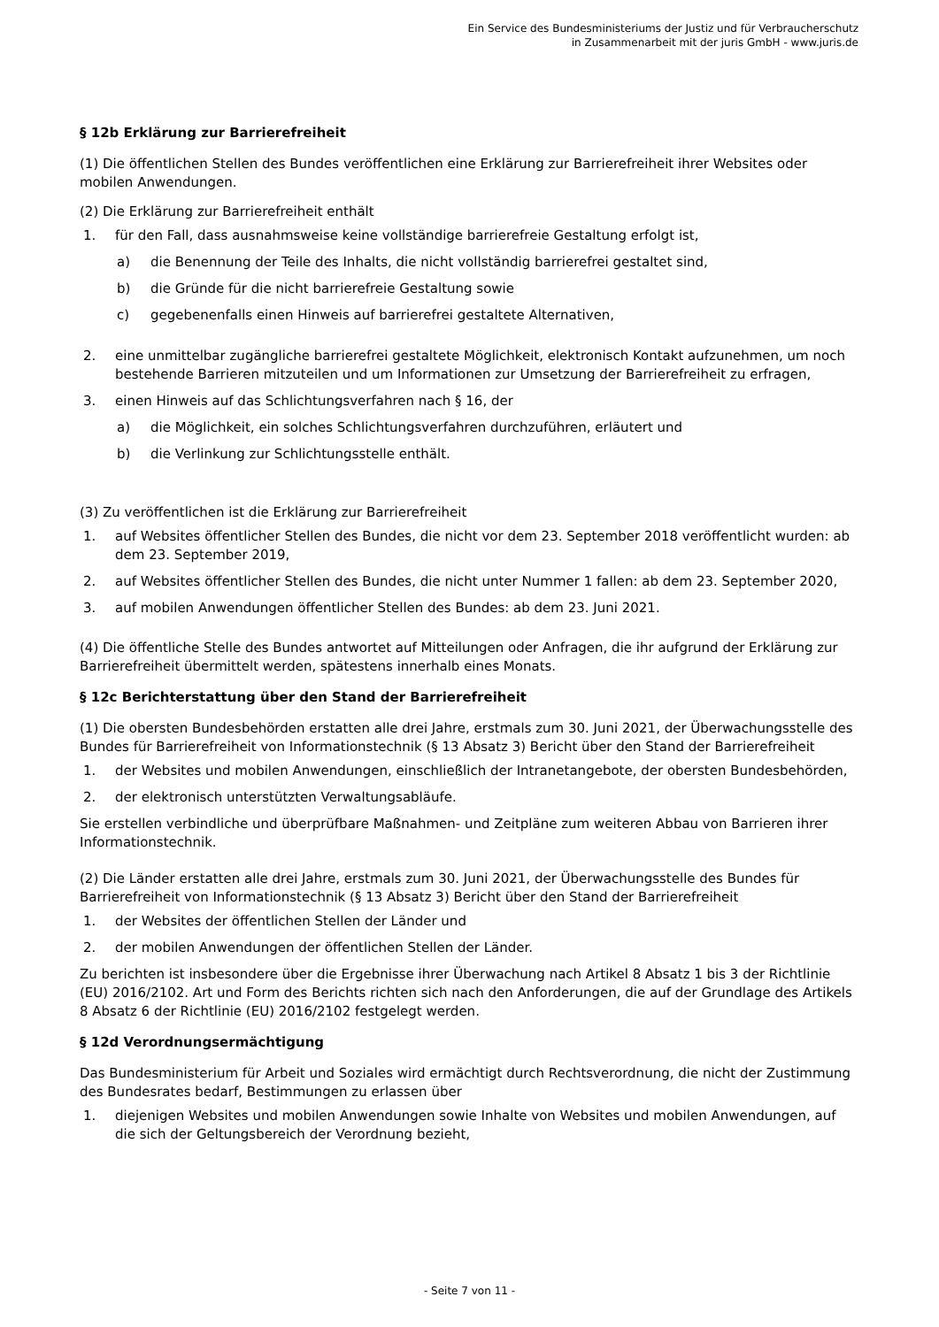Ein Service des Bundesministeriums der Justiz und für Verbraucherschutz
in Zusammenarbeit mit der juris GmbH - www.juris.de
§ 12b Erklärung zur Barrierefreiheit
(1) Die öffentlichen Stellen des Bundes veröffentlichen eine Erklärung zur Barrierefreiheit ihrer Websites oder mobilen Anwendungen.
(2) Die Erklärung zur Barrierefreiheit enthält
1. für den Fall, dass ausnahmsweise keine vollständige barrierefreie Gestaltung erfolgt ist,
a) die Benennung der Teile des Inhalts, die nicht vollständig barrierefrei gestaltet sind,
b) die Gründe für die nicht barrierefreie Gestaltung sowie
c) gegebenenfalls einen Hinweis auf barrierefrei gestaltete Alternativen,
2. eine unmittelbar zugängliche barrierefrei gestaltete Möglichkeit, elektronisch Kontakt aufzunehmen, um noch bestehende Barrieren mitzuteilen und um Informationen zur Umsetzung der Barrierefreiheit zu erfragen,
3. einen Hinweis auf das Schlichtungsverfahren nach § 16, der
a) die Möglichkeit, ein solches Schlichtungsverfahren durchzuführen, erläutert und
b) die Verlinkung zur Schlichtungsstelle enthält.
(3) Zu veröffentlichen ist die Erklärung zur Barrierefreiheit
1. auf Websites öffentlicher Stellen des Bundes, die nicht vor dem 23. September 2018 veröffentlicht wurden: ab dem 23. September 2019,
2. auf Websites öffentlicher Stellen des Bundes, die nicht unter Nummer 1 fallen: ab dem 23. September 2020,
3. auf mobilen Anwendungen öffentlicher Stellen des Bundes: ab dem 23. Juni 2021.
(4) Die öffentliche Stelle des Bundes antwortet auf Mitteilungen oder Anfragen, die ihr aufgrund der Erklärung zur Barrierefreiheit übermittelt werden, spätestens innerhalb eines Monats.
§ 12c Berichterstattung über den Stand der Barrierefreiheit
(1) Die obersten Bundesbehörden erstatten alle drei Jahre, erstmals zum 30. Juni 2021, der Überwachungsstelle des Bundes für Barrierefreiheit von Informationstechnik (§ 13 Absatz 3) Bericht über den Stand der Barrierefreiheit
1. der Websites und mobilen Anwendungen, einschließlich der Intranetangebote, der obersten Bundesbehörden,
2. der elektronisch unterstützten Verwaltungsabläufe.
Sie erstellen verbindliche und überprüfbare Maßnahmen- und Zeitpläne zum weiteren Abbau von Barrieren ihrer Informationstechnik.
(2) Die Länder erstatten alle drei Jahre, erstmals zum 30. Juni 2021, der Überwachungsstelle des Bundes für Barrierefreiheit von Informationstechnik (§ 13 Absatz 3) Bericht über den Stand der Barrierefreiheit
1. der Websites der öffentlichen Stellen der Länder und
2. der mobilen Anwendungen der öffentlichen Stellen der Länder.
Zu berichten ist insbesondere über die Ergebnisse ihrer Überwachung nach Artikel 8 Absatz 1 bis 3 der Richtlinie (EU) 2016/2102. Art und Form des Berichts richten sich nach den Anforderungen, die auf der Grundlage des Artikels 8 Absatz 6 der Richtlinie (EU) 2016/2102 festgelegt werden.
§ 12d Verordnungsermächtigung
Das Bundesministerium für Arbeit und Soziales wird ermächtigt durch Rechtsverordnung, die nicht der Zustimmung des Bundesrates bedarf, Bestimmungen zu erlassen über
1. diejenigen Websites und mobilen Anwendungen sowie Inhalte von Websites und mobilen Anwendungen, auf die sich der Geltungsbereich der Verordnung bezieht,
- Seite 7 von 11 -